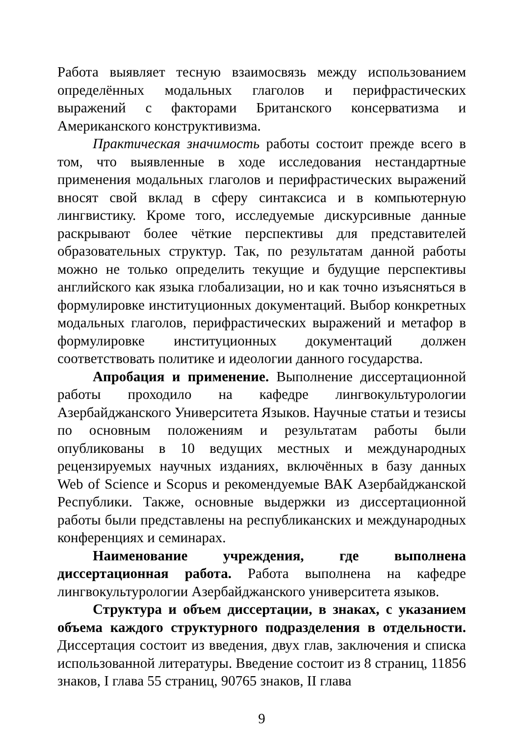Работа выявляет тесную взаимосвязь между использованием определённых модальных глаголов и перифрастических выражений с факторами Британского консерватизма и Американского конструктивизма.
Практическая значимость работы состоит прежде всего в том, что выявленные в ходе исследования нестандартные применения модальных глаголов и перифрастических выражений вносят свой вклад в сферу синтаксиса и в компьютерную лингвистику. Кроме того, исследуемые дискурсивные данные раскрывают более чёткие перспективы для представителей образовательных структур. Так, по результатам данной работы можно не только определить текущие и будущие перспективы английского как языка глобализации, но и как точно изъясняться в формулировке институционных документаций. Выбор конкретных модальных глаголов, перифрастических выражений и метафор в формулировке институционных документаций должен соответствовать политике и идеологии данного государства.
Апробация и применение. Выполнение диссертационной работы проходило на кафедре лингвокультурологии Азербайджанского Университета Языков. Научные статьи и тезисы по основным положениям и результатам работы были опубликованы в 10 ведущих местных и международных рецензируемых научных изданиях, включённых в базу данных Web of Science и Scopus и рекомендуемые ВАК Азербайджанской Республики. Также, основные выдержки из диссертационной работы были представлены на республиканских и международных конференциях и семинарах.
Наименование учреждения, где выполнена диссертационная работа. Работа выполнена на кафедре лингвокультурологии Азербайджанского университета языков.
Структура и объем диссертации, в знаках, с указанием объема каждого структурного подразделения в отдельности. Диссертация состоит из введения, двух глав, заключения и списка использованной литературы. Введение состоит из 8 страниц, 11856 знаков, I глава 55 страниц, 90765 знаков, II глава
9